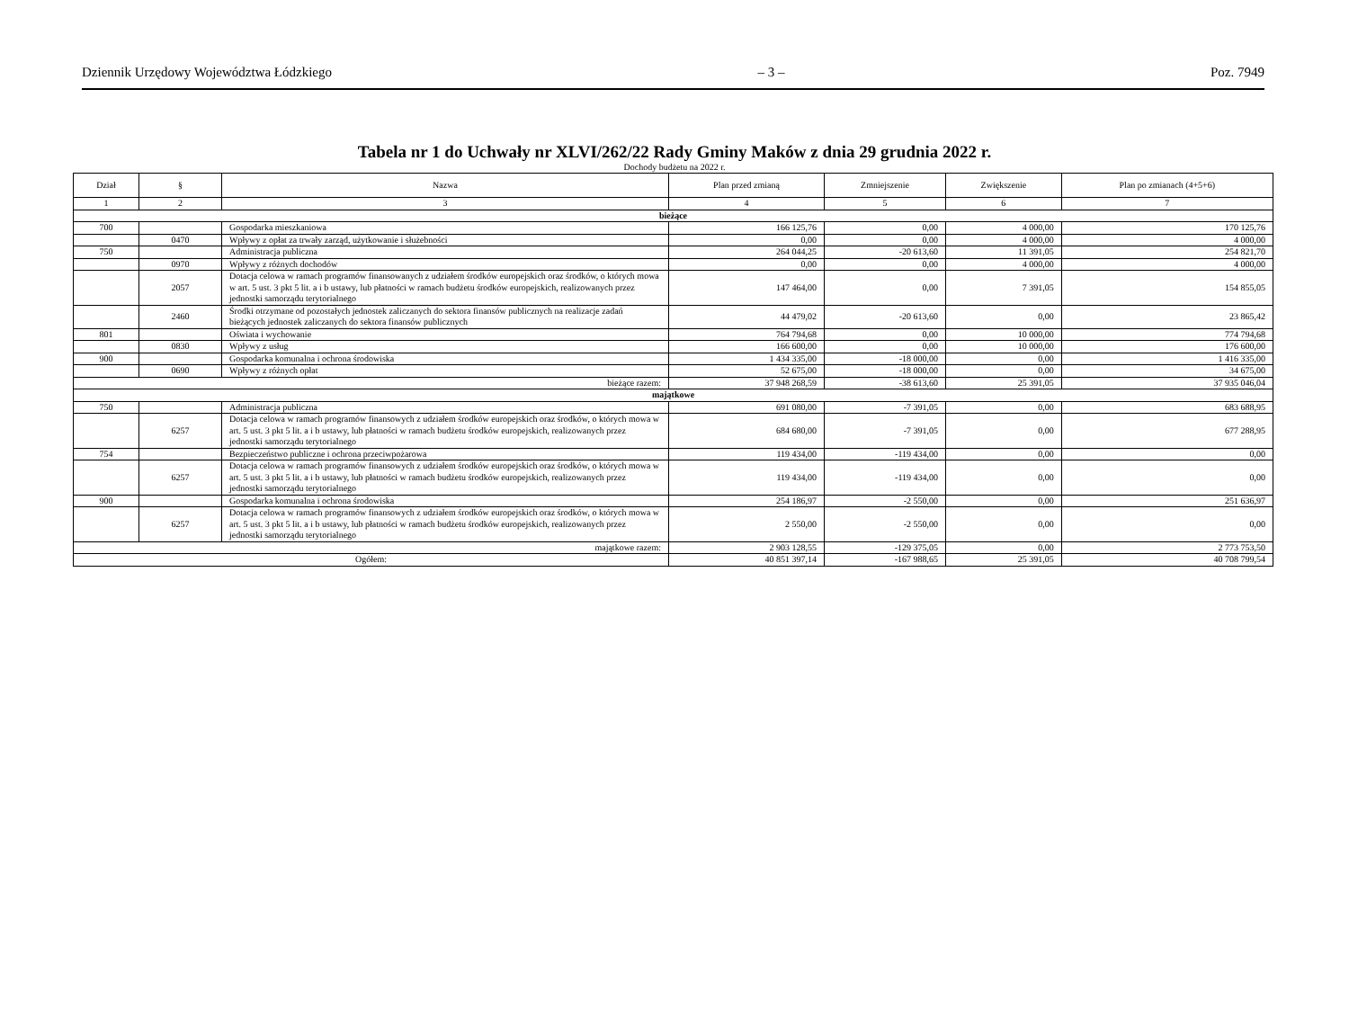Dziennik Urzędowy Województwa Łódzkiego – 3 – Poz. 7949
Tabela nr 1 do Uchwały nr XLVI/262/22 Rady Gminy Maków z dnia 29 grudnia 2022 r.
Dochody budżetu na 2022 r.
| Dział | § | Nazwa | Plan przed zmianą | Zmniejszenie | Zwiększenie | Plan po zmianach (4+5+6) |
| --- | --- | --- | --- | --- | --- | --- |
| 1 | 2 | 3 | 4 | 5 | 6 | 7 |
| bieżące | | | | | | |
| 700 | | Gospodarka mieszkaniowa | 166 125,76 | 0,00 | 4 000,00 | 170 125,76 |
| | 0470 | Wpływy z opłat za trwały zarząd, użytkowanie i służebności | 0,00 | 0,00 | 4 000,00 | 4 000,00 |
| 750 | | Administracja publiczna | 264 044,25 | -20 613,60 | 11 391,05 | 254 821,70 |
| | 0970 | Wpływy z różnych dochodów | 0,00 | 0,00 | 4 000,00 | 4 000,00 |
| | 2057 | Dotacja celowa w ramach programów finansowanych z udziałem środków europejskich oraz środków, o których mowa w art. 5 ust. 3 pkt 5 lit. a i b ustawy, lub płatności w ramach budżetu środków europejskich, realizowanych przez jednostki samorządu terytorialnego | 147 464,00 | 0,00 | 7 391,05 | 154 855,05 |
| | 2460 | Środki otrzymane od pozostałych jednostek zaliczanych do sektora finansów publicznych na realizacje zadań bieżących jednostek zaliczanych do sektora finansów publicznych | 44 479,02 | -20 613,60 | 0,00 | 23 865,42 |
| 801 | | Oświata i wychowanie | 764 794,68 | 0,00 | 10 000,00 | 774 794,68 |
| | 0830 | Wpływy z usług | 166 600,00 | 0,00 | 10 000,00 | 176 600,00 |
| 900 | | Gospodarka komunalna i ochrona środowiska | 1 434 335,00 | -18 000,00 | 0,00 | 1 416 335,00 |
| | 0690 | Wpływy z różnych opłat | 52 675,00 | -18 000,00 | 0,00 | 34 675,00 |
| bieżące razem: | | | 37 948 268,59 | -38 613,60 | 25 391,05 | 37 935 046,04 |
| majątkowe | | | | | | |
| 750 | | Administracja publiczna | 691 080,00 | -7 391,05 | 0,00 | 683 688,95 |
| | 6257 | Dotacja celowa w ramach programów finansowych z udziałem środków europejskich oraz środków, o których mowa w art. 5 ust. 3 pkt 5 lit. a i b ustawy, lub płatności w ramach budżetu środków europejskich, realizowanych przez jednostki samorządu terytorialnego | 684 680,00 | -7 391,05 | 0,00 | 677 288,95 |
| 754 | | Bezpieczeństwo publiczne i ochrona przeciwpożarowa | 119 434,00 | -119 434,00 | 0,00 | 0,00 |
| | 6257 | Dotacja celowa w ramach programów finansowych z udziałem środków europejskich oraz środków, o których mowa w art. 5 ust. 3 pkt 5 lit. a i b ustawy, lub płatności w ramach budżetu środków europejskich, realizowanych przez jednostki samorządu terytorialnego | 119 434,00 | -119 434,00 | 0,00 | 0,00 |
| 900 | | Gospodarka komunalna i ochrona środowiska | 254 186,97 | -2 550,00 | 0,00 | 251 636,97 |
| | 6257 | Dotacja celowa w ramach programów finansowych z udziałem środków europejskich oraz środków, o których mowa w art. 5 ust. 3 pkt 5 lit. a i b ustawy, lub płatności w ramach budżetu środków europejskich, realizowanych przez jednostki samorządu terytorialnego | 2 550,00 | -2 550,00 | 0,00 | 0,00 |
| majątkowe razem: | | | 2 903 128,55 | -129 375,05 | 0,00 | 2 773 753,50 |
| Ogółem: | | | 40 851 397,14 | -167 988,65 | 25 391,05 | 40 708 799,54 |